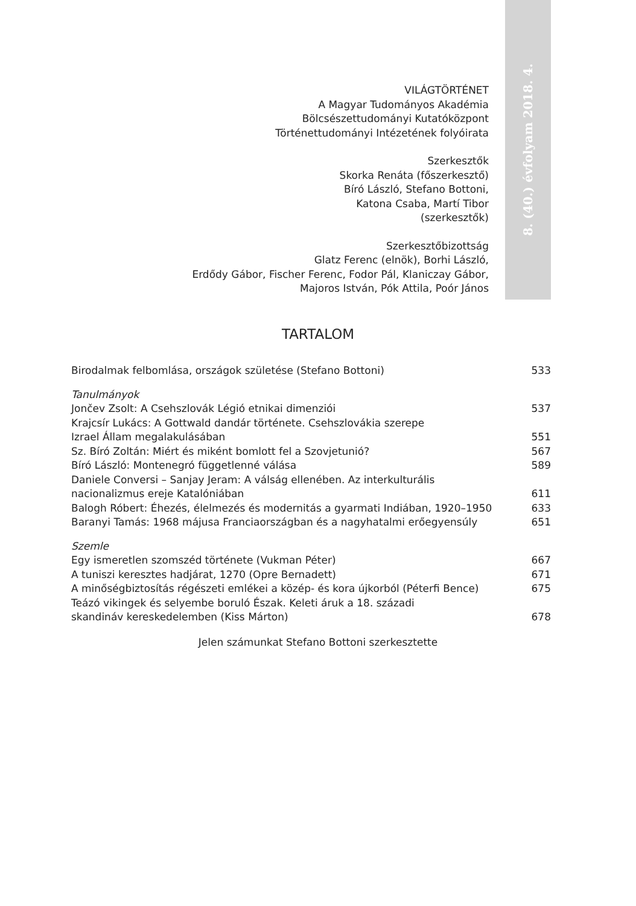8. (40.) évfolyam 2018. 4.
VILÁGTÖRTÉNET
A Magyar Tudományos Akadémia
Bölcsészettudományi Kutatóközpont
Történettudományi Intézetének folyóirata
Szerkesztők
Skorka Renáta (főszerkesztő)
Bíró László, Stefano Bottoni,
Katona Csaba, Martí Tibor
(szerkesztők)
Szerkesztőbizottság
Glatz Ferenc (elnök), Borhi László,
Erdődy Gábor, Fischer Ferenc, Fodor Pál, Klaniczay Gábor,
Majoros István, Pók Attila, Poór János
TARTALOM
| Birodalmak felbomlása, országok születése (Stefano Bottoni) | 533 |
| Tanulmányok | |
| Jončev Zsolt: A Csehszlovák Légió etnikai dimenziói | 537 |
| Krajcsír Lukács: A Gottwald dandár története. Csehszlovákia szerepe Izrael Állam megalakulásában | 551 |
| Sz. Bíró Zoltán: Miért és miként bomlott fel a Szovjetunió? | 567 |
| Bíró László: Montenegró függetlenné válása | 589 |
| Daniele Conversi – Sanjay Jeram: A válság ellenében. Az interkulturális nacionalizmus ereje Katalóniában | 611 |
| Balogh Róbert: Éhezés, élelmezés és modernitás a gyarmati Indiában, 1920–1950 | 633 |
| Baranyi Tamás: 1968 májusa Franciaországban és a nagyhatalmi erőegyensúly | 651 |
| Szemle | |
| Egy ismeretlen szomszéd története (Vukman Péter) | 667 |
| A tuniszi keresztes hadjárat, 1270 (Opre Bernadett) | 671 |
| A minőségbiztosítás régészeti emlékei a közép- és kora újkorból (Péterfi Bence) | 675 |
| Teázó vikingek és selyembe boruló Észak. Keleti áruk a 18. századi skandináv kereskedelemben (Kiss Márton) | 678 |
Jelen számunkat Stefano Bottoni szerkesztette